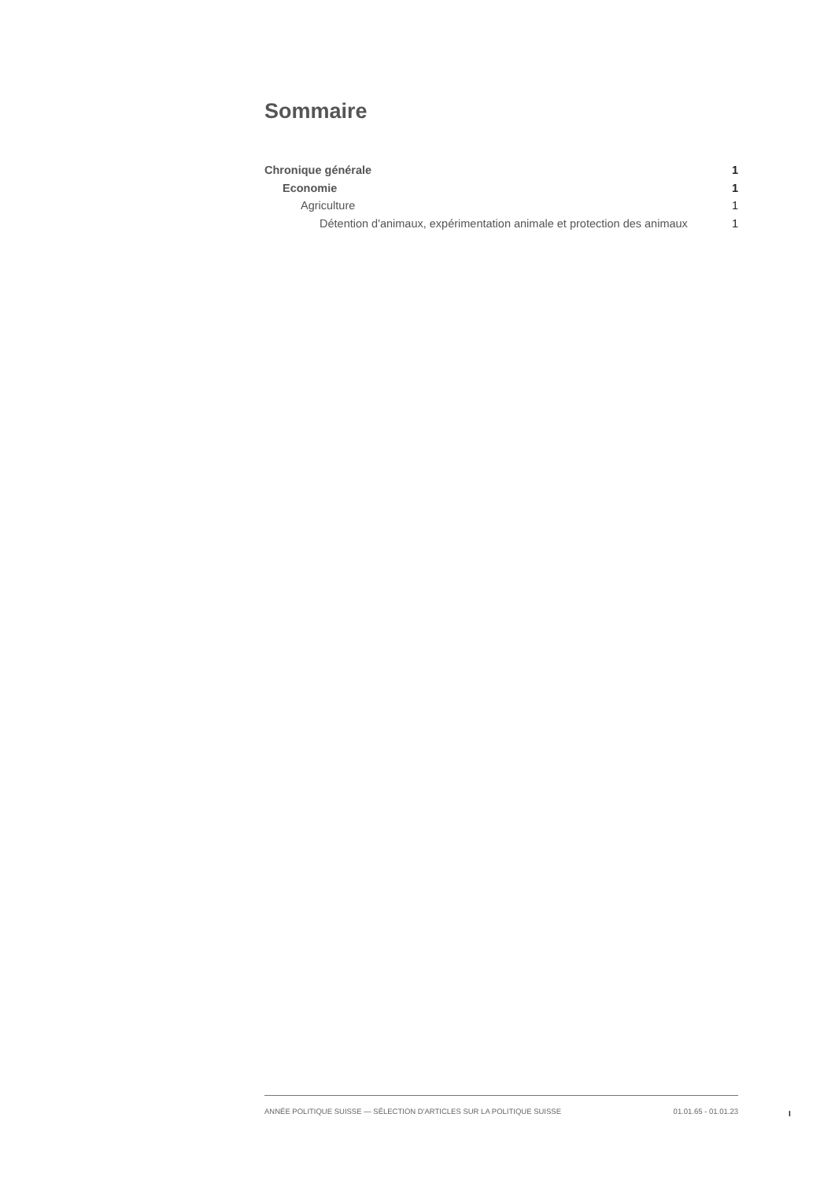Sommaire
Chronique générale 1
Economie 1
Agriculture 1
Détention d'animaux, expérimentation animale et protection des animaux 1
ANNÉE POLITIQUE SUISSE — SÉLECTION D'ARTICLES SUR LA POLITIQUE SUISSE 01.01.65 - 01.01.23
I